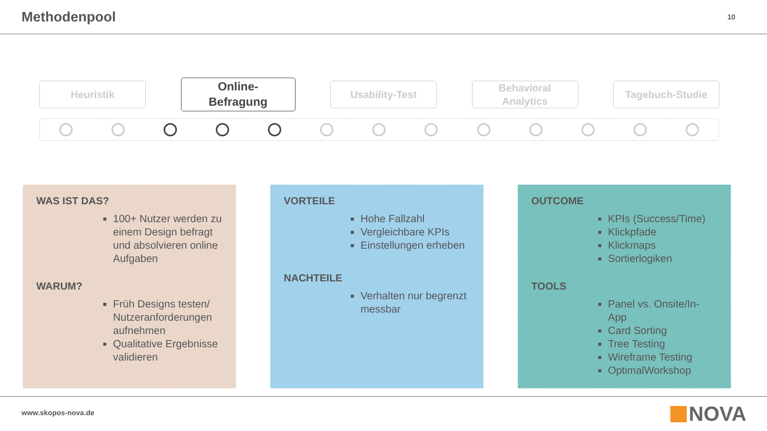Methodenpool
10
Heuristik
Online-
Befragung
Usability-Test
Behavioral
Analytics
Tagebuch-Studie
WAS IST DAS?
100+ Nutzer werden zu einem Design befragt und absolvieren online Aufgaben
WARUM?
Früh Designs testen/ Nutzeranforderungen aufnehmen
Qualitative Ergebnisse validieren
VORTEILE
Hohe Fallzahl
Vergleichbare KPIs
Einstellungen erheben
NACHTEILE
Verhalten nur begrenzt messbar
OUTCOME
KPIs (Success/Time)
Klickpfade
Klickmaps
Sortierlogiken
TOOLS
Panel vs. Onsite/In-App
Card Sorting
Tree Testing
Wireframe Testing
OptimalWorkshop
www.skopos-nova.de
NOVA